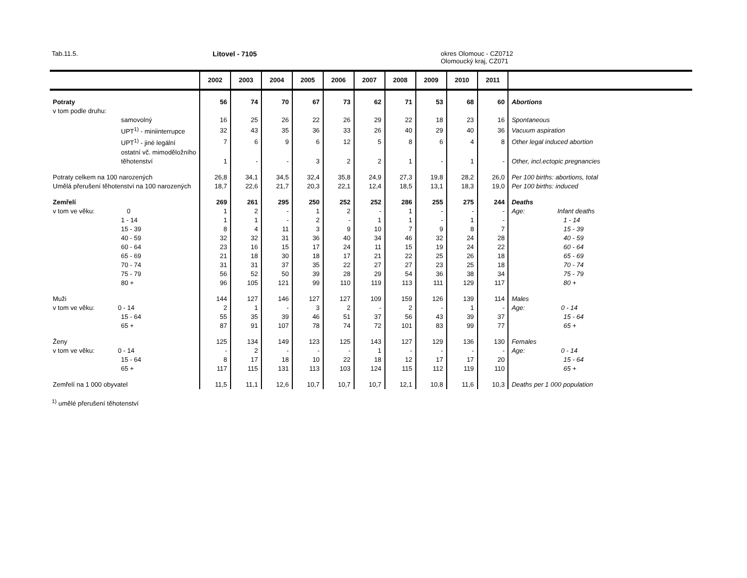Tab.11.5. Litovel - 7105
okres Olomouc - CZ0712
Olomoucký kraj, CZ071
| | 2002 | 2003 | 2004 | 2005 | 2006 | 2007 | 2008 | 2009 | 2010 | 2011 | |
| --- | --- | --- | --- | --- | --- | --- | --- | --- | --- | --- | --- |
| Potraty | 56 | 74 | 70 | 67 | 73 | 62 | 71 | 53 | 68 | 60 | Abortions |
| v tom podle druhu: | | | | | | | | | | | |
| samovolný | 16 | 25 | 26 | 22 | 26 | 29 | 22 | 18 | 23 | 16 | Spontaneous |
| UPT<sup>1)</sup> - miniinterrupce | 32 | 43 | 35 | 36 | 33 | 26 | 40 | 29 | 40 | 36 | Vacuum aspiration |
| UPT<sup>1)</sup> - jiné legální | 7 | 6 | 9 | 6 | 12 | 5 | 8 | 6 | 4 | 8 | Other legal induced abortion |
| ostatní vč. mimoděložního těhotenství | 1 | - | - | 3 | 2 | 2 | 1 | - | 1 | - | Other, incl.ectopic pregnancies |
| Potraty celkem na 100 narozených | 26,8 | 34,1 | 34,5 | 32,4 | 35,8 | 24,9 | 27,3 | 19,8 | 28,2 | 26,0 | Per 100 births: abortions, total |
| Umělá přerušení těhotenství na 100 narozených | 18,7 | 22,6 | 21,7 | 20,3 | 22,1 | 12,4 | 18,5 | 13,1 | 18,3 | 19,0 | Per 100 births: induced |
| Zemřelí | 269 | 261 | 295 | 250 | 252 | 252 | 286 | 255 | 275 | 244 | Deaths |
| v tom ve věku: 0 | 1 | 2 | - | 1 | 2 | - | 1 | - | - | - | Age: Infant deaths |
| 1 - 14 | 1 | 1 | - | 2 | - | 1 | 1 | - | 1 | - | 1 - 14 |
| 15 - 39 | 8 | 4 | 11 | 3 | 9 | 10 | 7 | 9 | 8 | 7 | 15 - 39 |
| 40 - 59 | 32 | 32 | 31 | 36 | 40 | 34 | 46 | 32 | 24 | 28 | 40 - 59 |
| 60 - 64 | 23 | 16 | 15 | 17 | 24 | 11 | 15 | 19 | 24 | 22 | 60 - 64 |
| 65 - 69 | 21 | 18 | 30 | 18 | 17 | 21 | 22 | 25 | 26 | 18 | 65 - 69 |
| 70 - 74 | 31 | 31 | 37 | 35 | 22 | 27 | 27 | 23 | 25 | 18 | 70 - 74 |
| 75 - 79 | 56 | 52 | 50 | 39 | 28 | 29 | 54 | 36 | 38 | 34 | 75 - 79 |
| 80 + | 96 | 105 | 121 | 99 | 110 | 119 | 113 | 111 | 129 | 117 | 80 + |
| Muži | 144 | 127 | 146 | 127 | 127 | 109 | 159 | 126 | 139 | 114 | Males |
| v tom ve věku: 0 - 14 | 2 | 1 | - | 3 | 2 | - | 2 | - | 1 | - | Age: 0 - 14 |
| 15 - 64 | 55 | 35 | 39 | 46 | 51 | 37 | 56 | 43 | 39 | 37 | 15 - 64 |
| 65 + | 87 | 91 | 107 | 78 | 74 | 72 | 101 | 83 | 99 | 77 | 65 + |
| Ženy | 125 | 134 | 149 | 123 | 125 | 143 | 127 | 129 | 136 | 130 | Females |
| v tom ve věku: 0 - 14 | - | 2 | - | - | - | 1 | - | - | - | - | Age: 0 - 14 |
| 15 - 64 | 8 | 17 | 18 | 10 | 22 | 18 | 12 | 17 | 17 | 20 | 15 - 64 |
| 65 + | 117 | 115 | 131 | 113 | 103 | 124 | 115 | 112 | 119 | 110 | 65 + |
| Zemřelí na 1 000 obyvatel | 11,5 | 11,1 | 12,6 | 10,7 | 10,7 | 10,7 | 12,1 | 10,8 | 11,6 | 10,3 | Deaths per 1 000 population |
<sup>1)</sup> umělé přerušení těhotenství